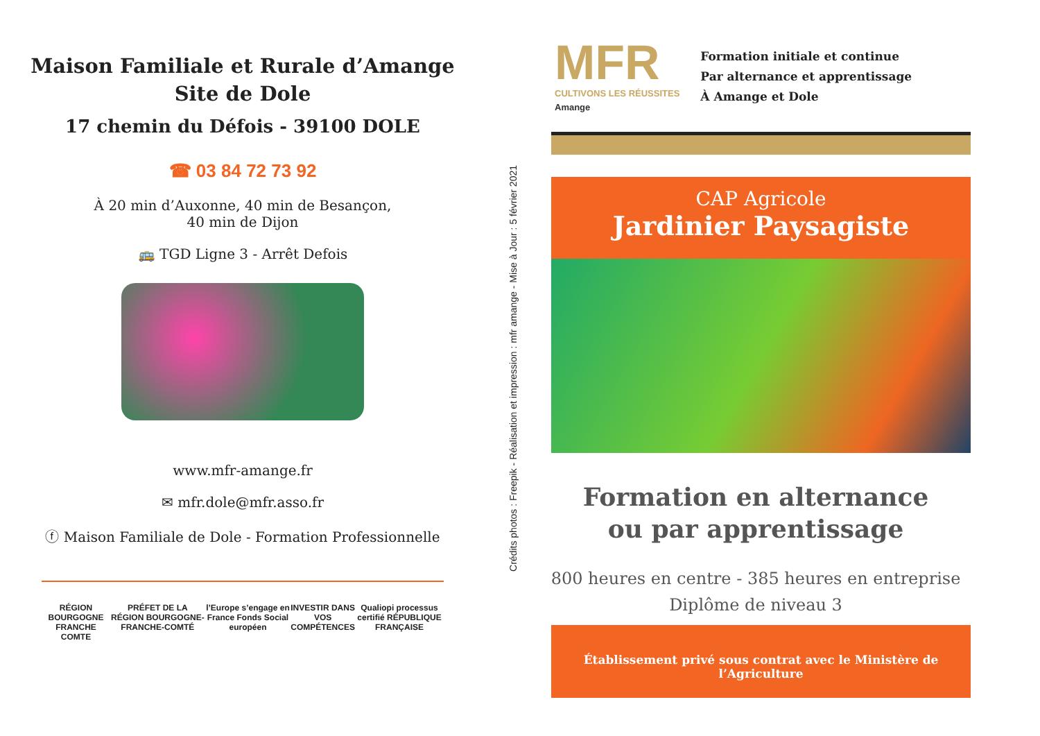Maison Familiale et Rurale d’Amange
Site de Dole
17 chemin du Défois - 39100 DOLE
☎ 03 84 72 73 92
À 20 min d’Auxonne, 40 min de Besançon,
40 min de Dijon
🚌 TGD Ligne 3 - Arrêt Defois
www.mfr-amange.fr
✉ mfr.dole@mfr.asso.fr
ⓕ Maison Familiale de Dole - Formation Professionnelle
RÉGION BOURGOGNE FRANCHE COMTE PRÉFET DE LA RÉGION BOURGOGNE-FRANCHE-COMTÉ l’Europe s’engage en France Fonds Social européen INVESTIR DANS VOS COMPÉTENCES Qualiopi processus certifié RÉPUBLIQUE FRANÇAISE
Crédits photos : Freepik - Réalisation et impression : mfr amange - Mise à Jour : 5 février 2021
MFR
CULTIVONS LES RÉUSSITES
Amange
Formation initiale et continue
Par alternance et apprentissage
À Amange et Dole
CAP Agricole
Jardinier Paysagiste
Formation en alternance
ou par apprentissage
800 heures en centre - 385 heures en entreprise
Diplôme de niveau 3
Établissement privé sous contrat avec le Ministère de l’Agriculture